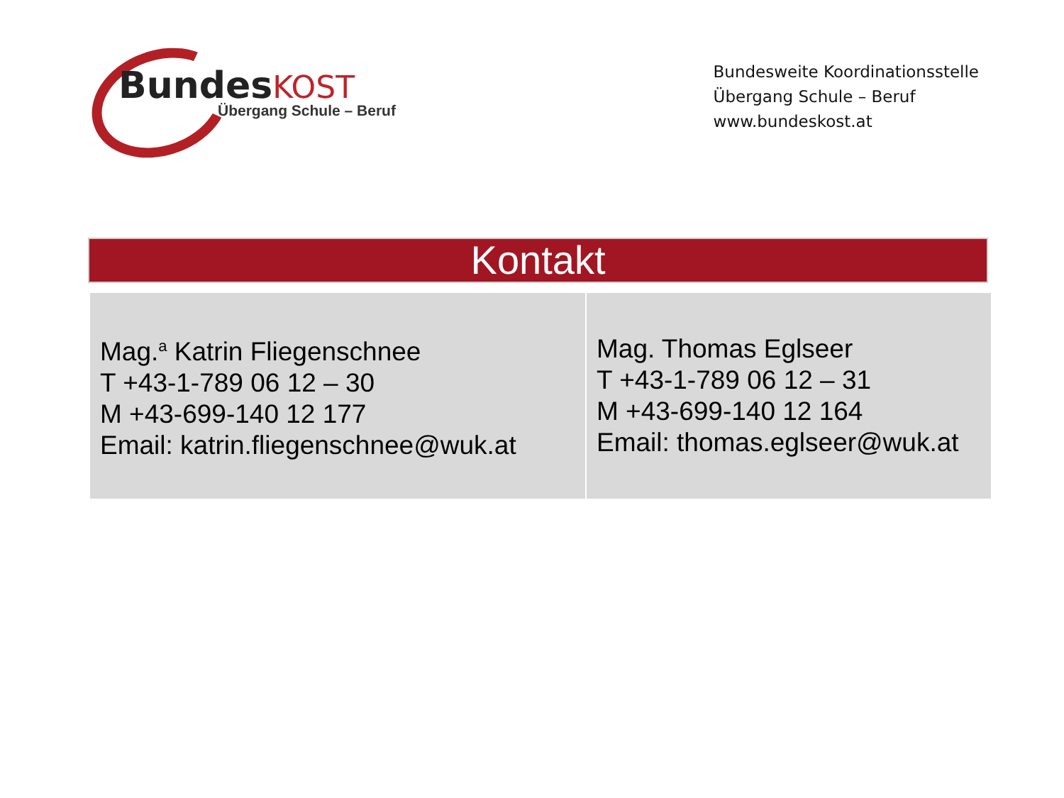BundesKOST
Übergang Schule – Beruf
Bundesweite Koordinationsstelle
Übergang Schule – Beruf
www.bundeskost.at
Kontakt
| Mag.<sup>a</sup> Katrin Fliegenschnee T +43-1-789 06 12 – 30 M +43-699-140 12 177 Email: katrin.fliegenschnee@wuk.at | Mag. Thomas Eglseer T +43-1-789 06 12 – 31 M +43-699-140 12 164 Email: thomas.eglseer@wuk.at |